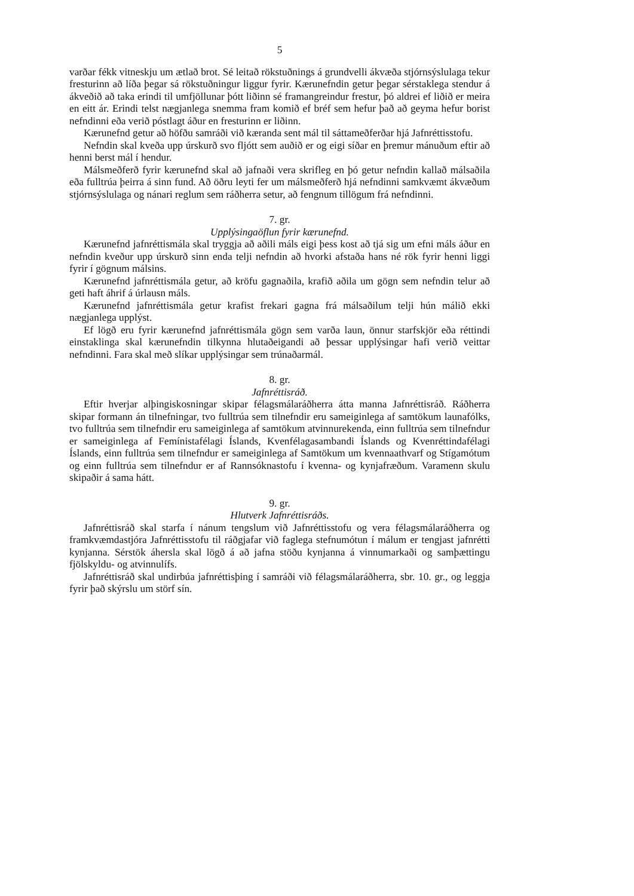5
varðar fékk vitneskju um ætlað brot. Sé leitað rökstuðnings á grundvelli ákvæða stjórnsýslulaga tekur fresturinn að líða þegar sá rökstuðningur liggur fyrir. Kærunefndin getur þegar sérstaklega stendur á ákveðið að taka erindi til umfjöllunar þótt liðinn sé framangreindur frestur, þó aldrei ef liðið er meira en eitt ár. Erindi telst nægjanlega snemma fram komið ef bréf sem hefur það að geyma hefur borist nefndinni eða verið póstlagt áður en fresturinn er liðinn.
Kærunefnd getur að höfðu samráði við kæranda sent mál til sáttameðferðar hjá Jafnréttisstofu.
Nefndin skal kveða upp úrskurð svo fljótt sem auðið er og eigi síðar en þremur mánuðum eftir að henni berst mál í hendur.
Málsmeðferð fyrir kærunefnd skal að jafnaði vera skrifleg en þó getur nefndin kallað málsaðila eða fulltrúa þeirra á sinn fund. Að öðru leyti fer um málsmeðferð hjá nefndinni samkvæmt ákvæðum stjórnsýslulaga og nánari reglum sem ráðherra setur, að fengnum tillögum frá nefndinni.
7. gr.
Upplýsingaöflun fyrir kærunefnd.
Kærunefnd jafnréttismála skal tryggja að aðili máls eigi þess kost að tjá sig um efni máls áður en nefndin kveður upp úrskurð sinn enda telji nefndin að hvorki afstaða hans né rök fyrir henni liggi fyrir í gögnum málsins.
Kærunefnd jafnréttismála getur, að kröfu gagnaðila, krafið aðila um gögn sem nefndin telur að geti haft áhrif á úrlausn máls.
Kærunefnd jafnréttismála getur krafist frekari gagna frá málsaðilum telji hún málið ekki nægjanlega upplýst.
Ef lögð eru fyrir kærunefnd jafnréttismála gögn sem varða laun, önnur starfskjör eða réttindi einstaklinga skal kærunefndin tilkynna hlutaðeigandi að þessar upplýsingar hafi verið veittar nefndinni. Fara skal með slíkar upplýsingar sem trúnaðarmál.
8. gr.
Jafnréttisráð.
Eftir hverjar alþingiskosningar skipar félagsmálaráðherra átta manna Jafnréttisráð. Ráðherra skipar formann án tilnefningar, tvo fulltrúa sem tilnefndir eru sameiginlega af samtökum launafólks, tvo fulltrúa sem tilnefndir eru sameiginlega af samtökum atvinnurekenda, einn fulltrúa sem tilnefndur er sameiginlega af Femínistafélagi Íslands, Kvenfélagasambandi Íslands og Kvenréttindafélagi Íslands, einn fulltrúa sem tilnefndur er sameiginlega af Samtökum um kvennaathvarf og Stígamótum og einn fulltrúa sem tilnefndur er af Rannsóknastofu í kvenna- og kynjafræðum. Varamenn skulu skipaðir á sama hátt.
9. gr.
Hlutverk Jafnréttisráðs.
Jafnréttisráð skal starfa í nánum tengslum við Jafnréttisstofu og vera félagsmálaráðherra og framkvæmdastjóra Jafnréttisstofu til ráðgjafar við faglega stefnumótun í málum er tengjast jafnrétti kynjanna. Sérstök áhersla skal lögð á að jafna stöðu kynjanna á vinnumarkaði og samþættingu fjölskyldu- og atvinnulífs.
Jafnréttisráð skal undirbúa jafnréttisþing í samráði við félagsmálaráðherra, sbr. 10. gr., og leggja fyrir það skýrslu um störf sín.